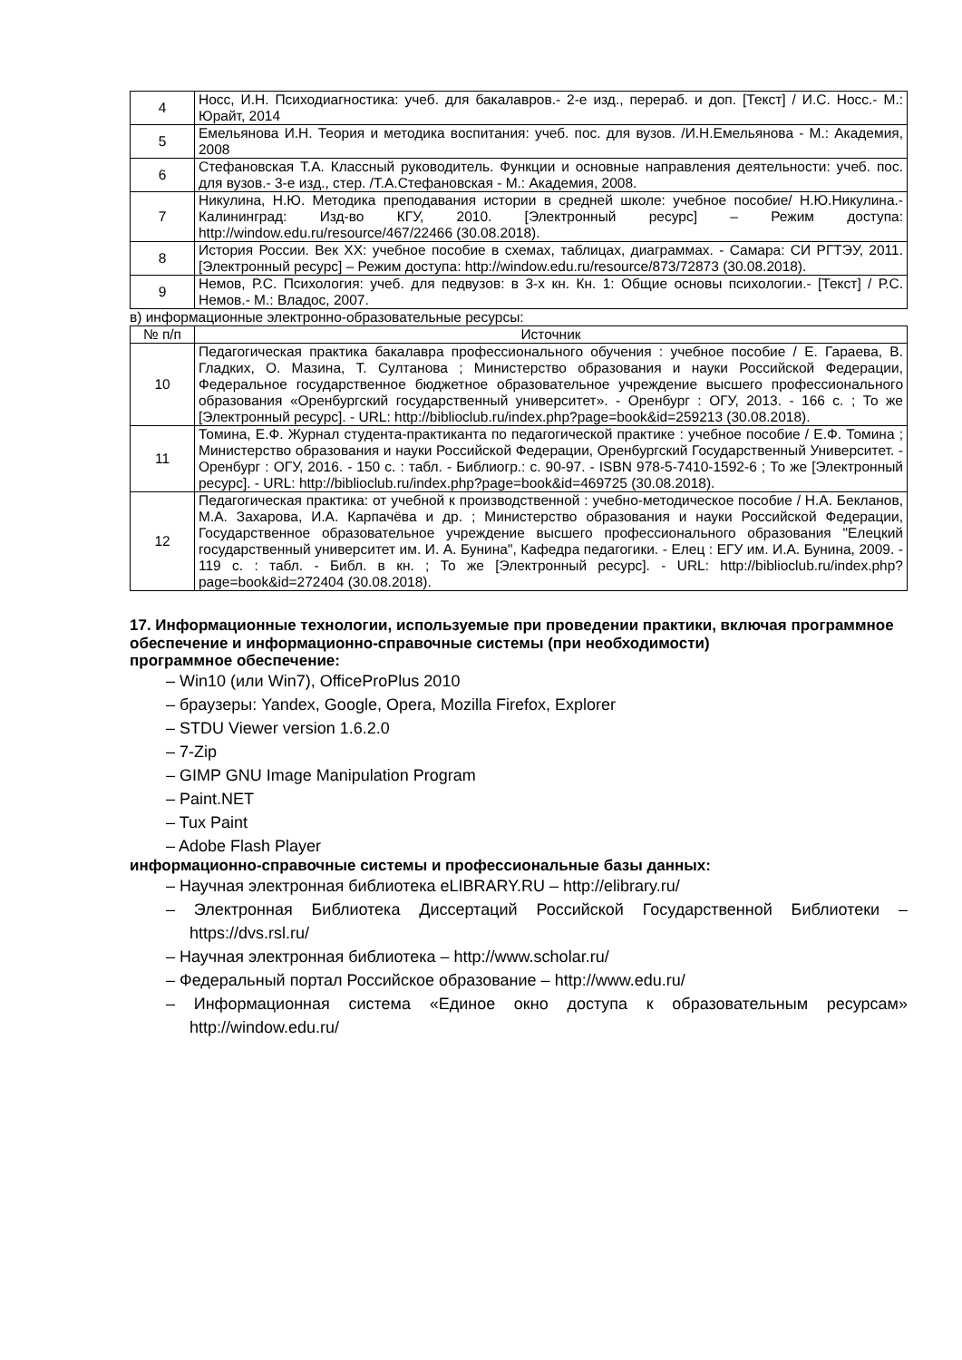| 4 | Носс, И.Н. Психодиагностика: учеб. для бакалавров.- 2-е изд., перераб. и доп. [Текст] / И.С. Носс.- М.: Юрайт, 2014 |
| 5 | Емельянова И.Н. Теория и методика воспитания: учеб. пос. для вузов. /И.Н.Емельянова - М.: Академия, 2008 |
| 6 | Стефановская Т.А. Классный руководитель. Функции и основные направления деятельности: учеб. пос. для вузов.- 3-е изд., стер. /Т.А.Стефановская - М.: Академия, 2008. |
| 7 | Никулина, Н.Ю. Методика преподавания истории в средней школе: учебное пособие/ Н.Ю.Никулина.- Калининград: Изд-во КГУ, 2010. [Электронный ресурс] – Режим доступа: http://window.edu.ru/resource/467/22466 (30.08.2018). |
| 8 | История России. Век XX: учебное пособие в схемах, таблицах, диаграммах. - Самара: СИ РГТЭУ, 2011. [Электронный ресурс] – Режим доступа: http://window.edu.ru/resource/873/72873 (30.08.2018). |
| 9 | Немов, Р.С. Психология: учеб. для педвузов: в 3-х кн. Кн. 1: Общие основы психологии.- [Текст] / Р.С. Немов.- М.: Владос, 2007. |
в) информационные электронно-образовательные ресурсы:
| № п/п | Источник |
| --- | --- |
| 10 | Педагогическая практика бакалавра профессионального обучения : учебное пособие / Е. Гараева, В. Гладких, О. Мазина, Т. Султанова ; Министерство образования и науки Российской Федерации, Федеральное государственное бюджетное образовательное учреждение высшего профессионального образования «Оренбургский государственный университет». - Оренбург : ОГУ, 2013. - 166 с. ; То же [Электронный ресурс]. - URL: http://biblioclub.ru/index.php?page=book&id=259213 (30.08.2018). |
| 11 | Томина, Е.Ф. Журнал студента-практиканта по педагогической практике : учебное пособие / Е.Ф. Томина ; Министерство образования и науки Российской Федерации, Оренбургский Государственный Университет. - Оренбург : ОГУ, 2016. - 150 с. : табл. - Библиогр.: с. 90-97. - ISBN 978-5-7410-1592-6 ; То же [Электронный ресурс]. - URL: http://biblioclub.ru/index.php?page=book&id=469725 (30.08.2018). |
| 12 | Педагогическая практика: от учебной к производственной : учебно-методическое пособие / Н.А. Бекланов, М.А. Захарова, И.А. Карпачёва и др. ; Министерство образования и науки Российской Федерации, Государственное образовательное учреждение высшего профессионального образования "Елецкий государственный университет им. И. А. Бунина", Кафедра педагогики. - Елец : ЕГУ им. И.А. Бунина, 2009. - 119 с. : табл. - Библ. в кн. ; То же [Электронный ресурс]. - URL: http://biblioclub.ru/index.php?page=book&id=272404 (30.08.2018). |
17. Информационные технологии, используемые при проведении практики, включая программное обеспечение и информационно-справочные системы (при необходимости)
программное обеспечение:
– Win10 (или Win7), OfficeProPlus 2010
– браузеры: Yandex, Google, Opera, Mozilla Firefox, Explorer
– STDU Viewer version 1.6.2.0
– 7-Zip
– GIMP GNU Image Manipulation Program
– Paint.NET
– Tux Paint
– Adobe Flash Player
информационно-справочные системы и профессиональные базы данных:
– Научная электронная библиотека eLIBRARY.RU – http://elibrary.ru/
– Электронная Библиотека Диссертаций Российской Государственной Библиотеки – https://dvs.rsl.ru/
– Научная электронная библиотека – http://www.scholar.ru/
– Федеральный портал Российское образование – http://www.edu.ru/
– Информационная система «Единое окно доступа к образовательным ресурсам» http://window.edu.ru/